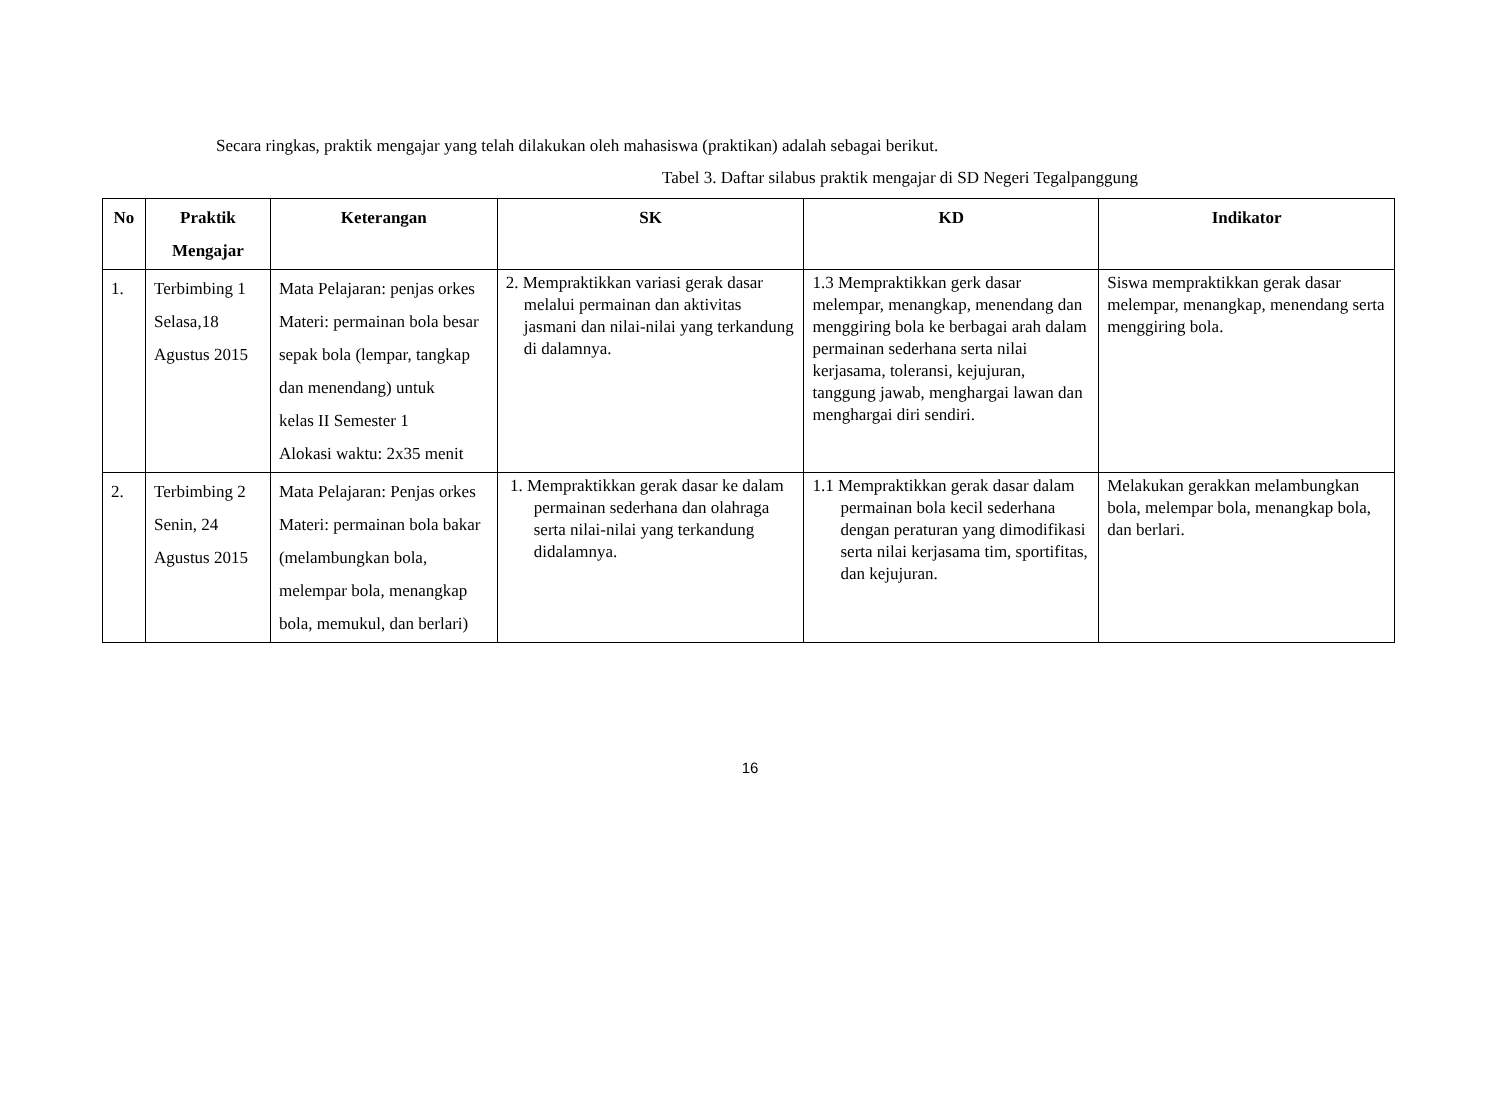Secara ringkas, praktik mengajar yang telah dilakukan oleh mahasiswa (praktikan) adalah sebagai berikut.
Tabel 3. Daftar silabus praktik mengajar di SD Negeri Tegalpanggung
| No | Praktik Mengajar | Keterangan | SK | KD | Indikator |
| --- | --- | --- | --- | --- | --- |
| 1. | Terbimbing 1 Selasa,18 Agustus 2015 | Mata Pelajaran: penjas orkes Materi: permainan bola besar sepak bola (lempar, tangkap dan menendang) untuk kelas II Semester 1 Alokasi waktu: 2x35 menit | 2. Mempraktikkan variasi gerak dasar melalui permainan dan aktivitas jasmani dan nilai-nilai yang terkandung di dalamnya. | 1.3 Mempraktikkan gerk dasar melempar, menangkap, menendang dan menggiring bola ke berbagai arah dalam permainan sederhana serta nilai kerjasama, toleransi, kejujuran, tanggung jawab, menghargai lawan dan menghargai diri sendiri. | Siswa mempraktikkan gerak dasar melempar, menangkap, menendang serta menggiring bola. |
| 2. | Terbimbing 2 Senin, 24 Agustus 2015 | Mata Pelajaran: Penjas orkes Materi: permainan bola bakar (melambungkan bola, melempar bola, menangkap bola, memukul, dan berlari) | 1. Mempraktikkan gerak dasar ke dalam permainan sederhana dan olahraga serta nilai-nilai yang terkandung didalamnya. | 1.1 Mempraktikkan gerak dasar dalam permainan bola kecil sederhana dengan peraturan yang dimodifikasi serta nilai kerjasama tim, sportifitas, dan kejujuran. | Melakukan gerakkan melambungkan bola, melempar bola, menangkap bola, dan berlari. |
16